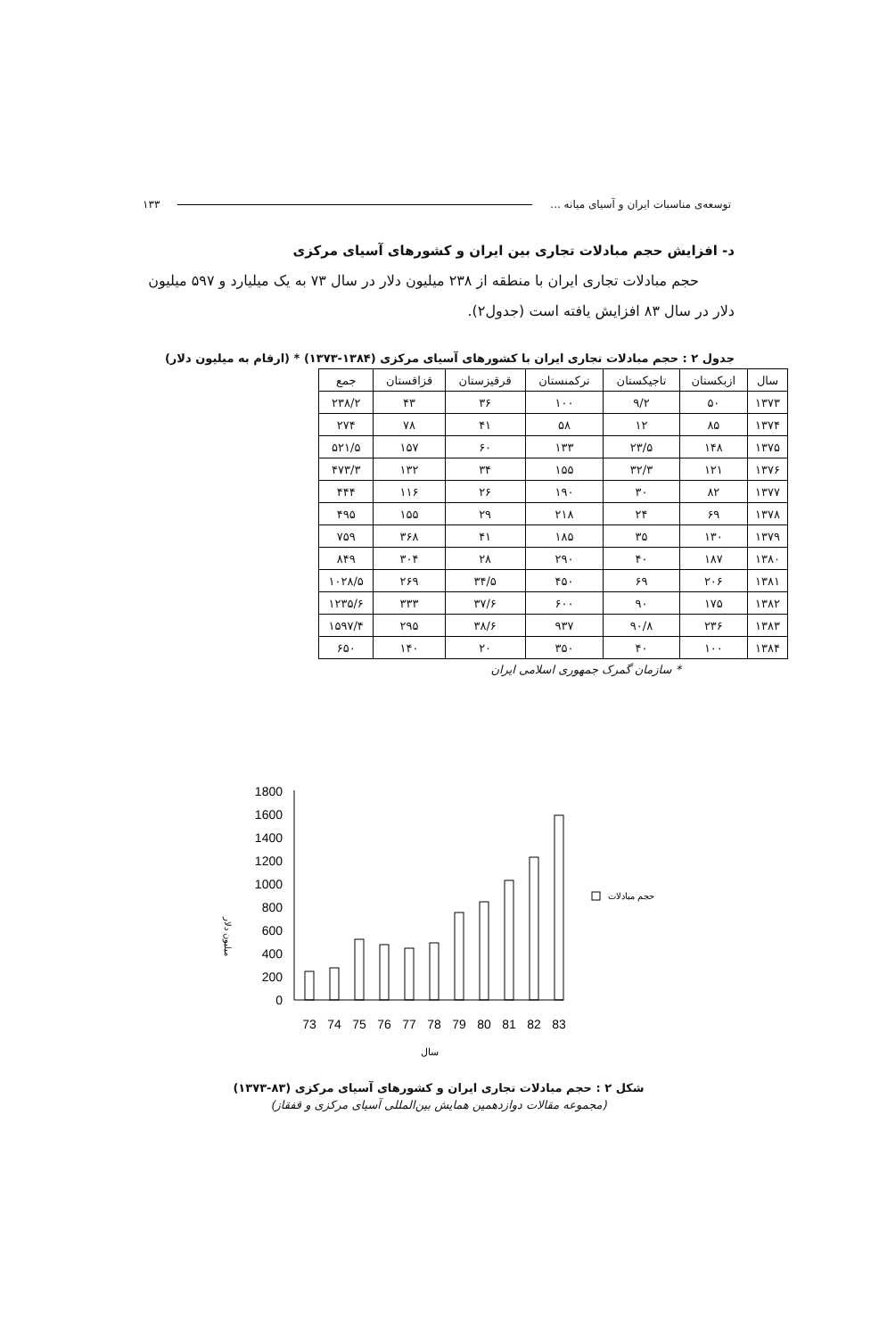توسعه‌ی مناسبات ایران و آسیای میانه ... ۱۳۳
د- افزایش حجم مبادلات تجاری بین ایران و کشورهای آسیای مرکزی
حجم مبادلات تجاری ایران با منطقه از ۲۳۸ میلیون دلار در سال ۷۳ به یک میلیارد و ۵۹۷ میلیون دلار در سال ۸۳ افزایش یافته است (جدول۲).
جدول ۲ : حجم مبادلات تجاری ایران با کشورهای آسیای مرکزی (۱۳۸۴-۱۳۷۳) * (ارقام به میلیون دلار)
| سال | ازبکستان | تاجیکستان | ترکمنستان | قرقیزستان | قزاقستان | جمع |
| --- | --- | --- | --- | --- | --- | --- |
| ۱۳۷۳ | ۵۰ | ۹/۲ | ۱۰۰ | ۳۶ | ۴۳ | ۲۳۸/۲ |
| ۱۳۷۴ | ۸۵ | ۱۲ | ۵۸ | ۴۱ | ۷۸ | ۲۷۴ |
| ۱۳۷۵ | ۱۴۸ | ۲۳/۵ | ۱۳۳ | ۶۰ | ۱۵۷ | ۵۲۱/۵ |
| ۱۳۷۶ | ۱۲۱ | ۳۲/۳ | ۱۵۵ | ۳۴ | ۱۳۲ | ۴۷۳/۳ |
| ۱۳۷۷ | ۸۲ | ۳۰ | ۱۹۰ | ۲۶ | ۱۱۶ | ۴۴۴ |
| ۱۳۷۸ | ۶۹ | ۲۴ | ۲۱۸ | ۲۹ | ۱۵۵ | ۴۹۵ |
| ۱۳۷۹ | ۱۳۰ | ۳۵ | ۱۸۵ | ۴۱ | ۳۶۸ | ۷۵۹ |
| ۱۳۸۰ | ۱۸۷ | ۴۰ | ۲۹۰ | ۲۸ | ۳۰۴ | ۸۴۹ |
| ۱۳۸۱ | ۲۰۶ | ۶۹ | ۴۵۰ | ۳۴/۵ | ۲۶۹ | ۱۰۲۸/۵ |
| ۱۳۸۲ | ۱۷۵ | ۹۰ | ۶۰۰ | ۳۷/۶ | ۳۳۳ | ۱۲۳۵/۶ |
| ۱۳۸۳ | ۲۳۶ | ۹۰/۸ | ۹۳۷ | ۳۸/۶ | ۲۹۵ | ۱۵۹۷/۴ |
| ۱۳۸۴ | ۱۰۰ | ۴۰ | ۳۵۰ | ۲۰ | ۱۴۰ | ۶۵۰ |
* سازمان گمرک جمهوری اسلامی ایران
میلیون دلار
1800
1600
1400
1200
1000
800
600
400
200
0
حجم مبادلات
73
74
75
76
77
78
79
80
81
82
83
سال
شکل ۲ : حجم مبادلات تجاری ایران و کشورهای آسیای مرکزی (۸۳-۱۳۷۳)
(مجموعه مقالات دوازدهمین همایش بین‌المللی آسیای مرکزی و قفقاز)